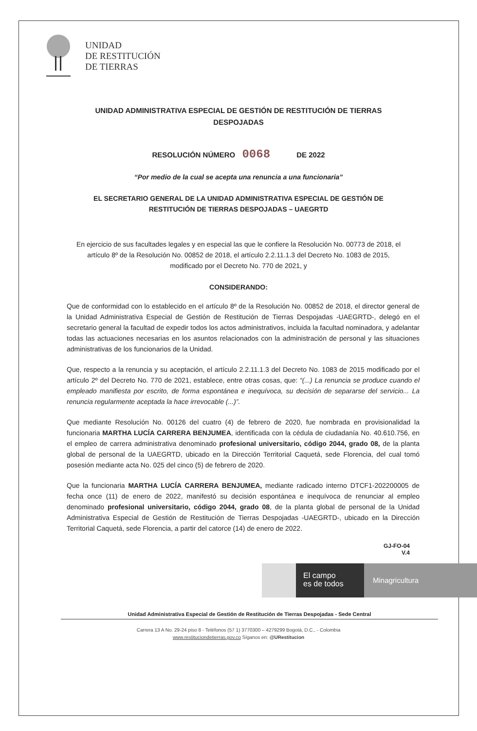UNIDAD
DE RESTITUCIÓN
DE TIERRAS
UNIDAD ADMINISTRATIVA ESPECIAL DE GESTIÓN DE RESTITUCIÓN DE TIERRAS DESPOJADAS
RESOLUCIÓN NÚMERO 0068 DE 2022
“Por medio de la cual se acepta una renuncia a una funcionaria”
EL SECRETARIO GENERAL DE LA UNIDAD ADMINISTRATIVA ESPECIAL DE GESTIÓN DE RESTITUCIÓN DE TIERRAS DESPOJADAS – UAEGRTD
En ejercicio de sus facultades legales y en especial las que le confiere la Resolución No. 00773 de 2018, el artículo 8º de la Resolución No. 00852 de 2018, el artículo 2.2.11.1.3 del Decreto No. 1083 de 2015, modificado por el Decreto No. 770 de 2021, y
CONSIDERANDO:
Que de conformidad con lo establecido en el artículo 8º de la Resolución No. 00852 de 2018, el director general de la Unidad Administrativa Especial de Gestión de Restitución de Tierras Despojadas -UAEGRTD-, delegó en el secretario general la facultad de expedir todos los actos administrativos, incluida la facultad nominadora, y adelantar todas las actuaciones necesarias en los asuntos relacionados con la administración de personal y las situaciones administrativas de los funcionarios de la Unidad.
Que, respecto a la renuncia y su aceptación, el artículo 2.2.11.1.3 del Decreto No. 1083 de 2015 modificado por el artículo 2º del Decreto No. 770 de 2021, establece, entre otras cosas, que: “(...) La renuncia se produce cuando el empleado manifiesta por escrito, de forma espontánea e inequívoca, su decisión de separarse del servicio... La renuncia regularmente aceptada la hace irrevocable (...)”.
Que mediante Resolución No. 00126 del cuatro (4) de febrero de 2020, fue nombrada en provisionalidad la funcionaria MARTHA LUCÍA CARRERA BENJUMEA, identificada con la cédula de ciudadanía No. 40.610.756, en el empleo de carrera administrativa denominado profesional universitario, código 2044, grado 08, de la planta global de personal de la UAEGRTD, ubicado en la Dirección Territorial Caquetá, sede Florencia, del cual tomó posesión mediante acta No. 025 del cinco (5) de febrero de 2020.
Que la funcionaria MARTHA LUCÍA CARRERA BENJUMEA, mediante radicado interno DTCF1-202200005 de fecha once (11) de enero de 2022, manifestó su decisión espontánea e inequívoca de renunciar al empleo denominado profesional universitario, código 2044, grado 08, de la planta global de personal de la Unidad Administrativa Especial de Gestión de Restitución de Tierras Despojadas -UAEGRTD-, ubicado en la Dirección Territorial Caquetá, sede Florencia, a partir del catorce (14) de enero de 2022.
GJ-FO-04
V.4
El campo
es de todos
Minagricultura
Unidad Administrativa Especial de Gestión de Restitución de Tierras Despojadas - Sede Central
Carrera 13 A No. 29-24 piso 8 - Teléfonos (57 1) 3770300 – 4279299 Bogotá, D.C., - Colombia
www.restituciondetierras.gov.co Síganos en: @URestitucion